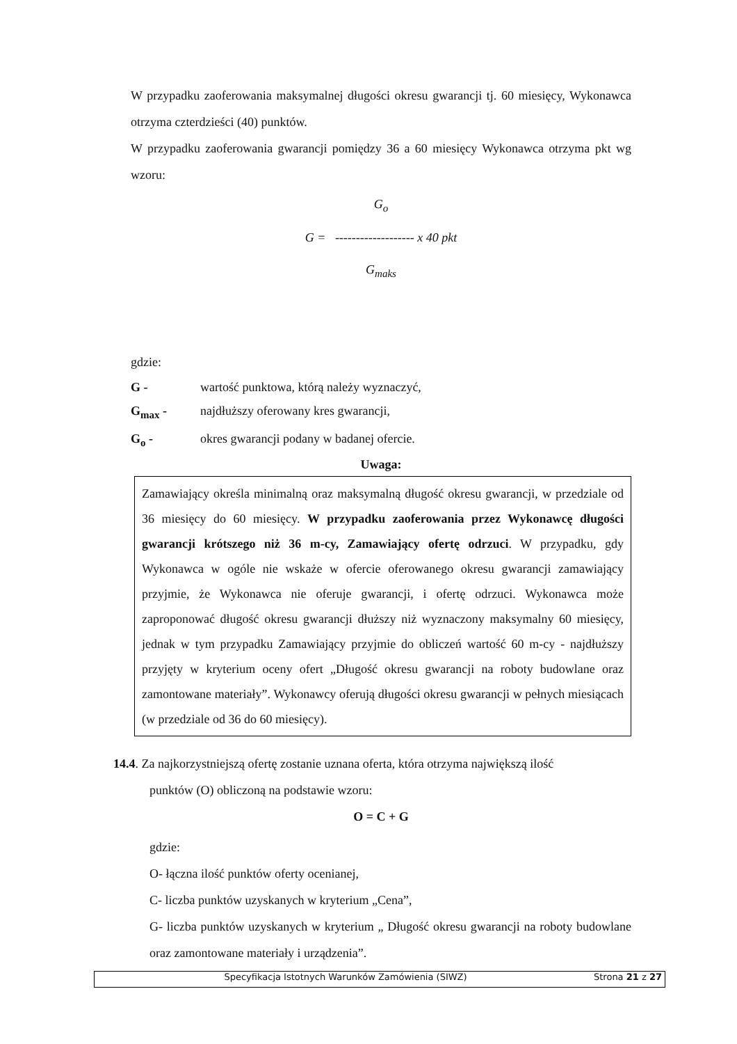W przypadku zaoferowania maksymalnej długości okresu gwarancji tj. 60 miesięcy, Wykonawca otrzyma czterdzieści (40) punktów.
W przypadku zaoferowania gwarancji pomiędzy 36 a 60 miesięcy Wykonawca otrzyma pkt wg wzoru:
G<sub>o</sub>
G = ------------------- x 40 pkt
G<sub>maks</sub>
gdzie:
G - wartość punktowa, którą należy wyznaczyć,
G<sub>max</sub> - najdłuższy oferowany kres gwarancji,
G<sub>o</sub> - okres gwarancji podany w badanej ofercie.
Uwaga:
Zamawiający określa minimalną oraz maksymalną długość okresu gwarancji, w przedziale od 36 miesięcy do 60 miesięcy. W przypadku zaoferowania przez Wykonawcę długości gwarancji krótszego niż 36 m-cy, Zamawiający ofertę odrzuci. W przypadku, gdy Wykonawca w ogóle nie wskaże w ofercie oferowanego okresu gwarancji zamawiający przyjmie, że Wykonawca nie oferuje gwarancji, i ofertę odrzuci. Wykonawca może zaproponować długość okresu gwarancji dłuższy niż wyznaczony maksymalny 60 miesięcy, jednak w tym przypadku Zamawiający przyjmie do obliczeń wartość 60 m-cy - najdłuższy przyjęty w kryterium oceny ofert „Długość okresu gwarancji na roboty budowlane oraz zamontowane materiały”. Wykonawcy oferują długości okresu gwarancji w pełnych miesiącach (w przedziale od 36 do 60 miesięcy).
14.4. Za najkorzystniejszą ofertę zostanie uznana oferta, która otrzyma największą ilość
punktów (O) obliczoną na podstawie wzoru:
O = C + G
gdzie:
O- łączna ilość punktów oferty ocenianej,
C- liczba punktów uzyskanych w kryterium „Cena”,
G- liczba punktów uzyskanych w kryterium „ Długość okresu gwarancji na roboty budowlane oraz zamontowane materiały i urządzenia”.
Specyfikacja Istotnych Warunków Zamówienia (SIWZ) Strona 21 z 27